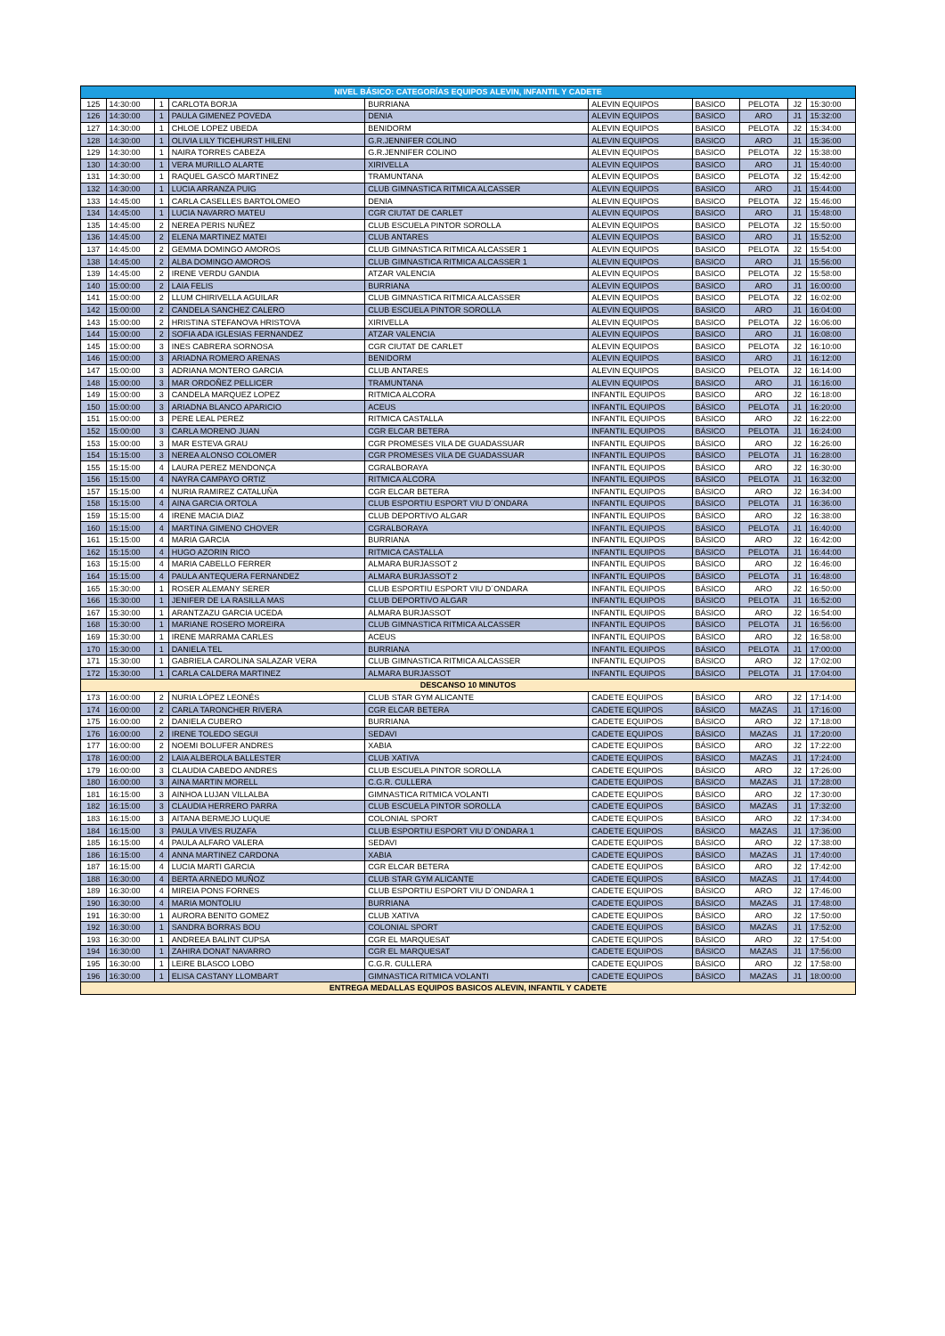| NIVEL BÁSICO: CATEGORÍAS EQUIPOS ALEVIN, INFANTIL Y CADETE | | | | | | | | | |
| --- | --- | --- | --- | --- | --- | --- | --- | --- | --- |
| 125 | 14:30:00 | 1 | CARLOTA BORJA | BURRIANA | ALEVIN EQUIPOS | BASICO | PELOTA | J2 | 15:30:00 |
| 126 | 14:30:00 | 1 | PAULA GIMENEZ POVEDA | DENIA | ALEVIN EQUIPOS | BASICO | ARO | J1 | 15:32:00 |
| 127 | 14:30:00 | 1 | CHLOE LOPEZ UBEDA | BENIDORM | ALEVIN EQUIPOS | BASICO | PELOTA | J2 | 15:34:00 |
| 128 | 14:30:00 | 1 | OLIVIA LILY TICEHURST HILENI | G.R.JENNIFER COLINO | ALEVIN EQUIPOS | BASICO | ARO | J1 | 15:36:00 |
| 129 | 14:30:00 | 1 | NAIRA TORRES CABEZA | G.R.JENNIFER COLINO | ALEVIN EQUIPOS | BASICO | PELOTA | J2 | 15:38:00 |
| 130 | 14:30:00 | 1 | VERA MURILLO ALARTE | XIRIVELLA | ALEVIN EQUIPOS | BASICO | ARO | J1 | 15:40:00 |
| 131 | 14:30:00 | 1 | RAQUEL GASCÓ MARTINEZ | TRAMUNTANA | ALEVIN EQUIPOS | BASICO | PELOTA | J2 | 15:42:00 |
| 132 | 14:30:00 | 1 | LUCIA ARRANZA PUIG | CLUB GIMNASTICA RITMICA ALCASSER | ALEVIN EQUIPOS | BASICO | ARO | J1 | 15:44:00 |
| 133 | 14:45:00 | 1 | CARLA CASELLES BARTOLOMEO | DENIA | ALEVIN EQUIPOS | BASICO | PELOTA | J2 | 15:46:00 |
| 134 | 14:45:00 | 1 | LUCIA NAVARRO MATEU | CGR CIUTAT DE CARLET | ALEVIN EQUIPOS | BASICO | ARO | J1 | 15:48:00 |
| 135 | 14:45:00 | 2 | NEREA PERIS NUÑEZ | CLUB ESCUELA PINTOR SOROLLA | ALEVIN EQUIPOS | BASICO | PELOTA | J2 | 15:50:00 |
| 136 | 14:45:00 | 2 | ELENA MARTINEZ MATEI | CLUB ANTARES | ALEVIN EQUIPOS | BASICO | ARO | J1 | 15:52:00 |
| 137 | 14:45:00 | 2 | GEMMA DOMINGO AMOROS | CLUB GIMNASTICA RITMICA ALCASSER 1 | ALEVIN EQUIPOS | BASICO | PELOTA | J2 | 15:54:00 |
| 138 | 14:45:00 | 2 | ALBA DOMINGO AMOROS | CLUB GIMNASTICA RITMICA ALCASSER 1 | ALEVIN EQUIPOS | BASICO | ARO | J1 | 15:56:00 |
| 139 | 14:45:00 | 2 | IRENE VERDU GANDIA | ATZAR VALENCIA | ALEVIN EQUIPOS | BASICO | PELOTA | J2 | 15:58:00 |
| 140 | 15:00:00 | 2 | LAIA FELIS | BURRIANA | ALEVIN EQUIPOS | BASICO | ARO | J1 | 16:00:00 |
| 141 | 15:00:00 | 2 | LLUM CHIRIVELLA AGUILAR | CLUB GIMNASTICA RITMICA ALCASSER | ALEVIN EQUIPOS | BASICO | PELOTA | J2 | 16:02:00 |
| 142 | 15:00:00 | 2 | CANDELA SANCHEZ CALERO | CLUB ESCUELA PINTOR SOROLLA | ALEVIN EQUIPOS | BASICO | ARO | J1 | 16:04:00 |
| 143 | 15:00:00 | 2 | HRISTINA STEFANOVA HRISTOVA | XIRIVELLA | ALEVIN EQUIPOS | BASICO | PELOTA | J2 | 16:06:00 |
| 144 | 15:00:00 | 2 | SOFIA ADA IGLESIAS FERNANDEZ | ATZAR VALENCIA | ALEVIN EQUIPOS | BASICO | ARO | J1 | 16:08:00 |
| 145 | 15:00:00 | 3 | INES CABRERA SORNOSA | CGR CIUTAT DE CARLET | ALEVIN EQUIPOS | BASICO | PELOTA | J2 | 16:10:00 |
| 146 | 15:00:00 | 3 | ARIADNA ROMERO ARENAS | BENIDORM | ALEVIN EQUIPOS | BASICO | ARO | J1 | 16:12:00 |
| 147 | 15:00:00 | 3 | ADRIANA MONTERO GARCIA | CLUB ANTARES | ALEVIN EQUIPOS | BASICO | PELOTA | J2 | 16:14:00 |
| 148 | 15:00:00 | 3 | MAR ORDOÑEZ PELLICER | TRAMUNTANA | ALEVIN EQUIPOS | BASICO | ARO | J1 | 16:16:00 |
| 149 | 15:00:00 | 3 | CANDELA MARQUEZ LOPEZ | RITMICA ALCORA | INFANTIL EQUIPOS | BASICO | ARO | J2 | 16:18:00 |
| 150 | 15:00:00 | 3 | ARIADNA BLANCO APARICIO | ACEUS | INFANTIL EQUIPOS | BÁSICO | PELOTA | J1 | 16:20:00 |
| 151 | 15:00:00 | 3 | PERE LEAL PEREZ | RITMICA CASTALLA | INFANTIL EQUIPOS | BÁSICO | ARO | J2 | 16:22:00 |
| 152 | 15:00:00 | 3 | CARLA MORENO JUAN | CGR ELCAR BETERA | INFANTIL EQUIPOS | BÁSICO | PELOTA | J1 | 16:24:00 |
| 153 | 15:00:00 | 3 | MAR ESTEVA GRAU | CGR PROMESES VILA DE GUADASSUAR | INFANTIL EQUIPOS | BÁSICO | ARO | J2 | 16:26:00 |
| 154 | 15:15:00 | 3 | NEREA ALONSO COLOMER | CGR PROMESES VILA DE GUADASSUAR | INFANTIL EQUIPOS | BÁSICO | PELOTA | J1 | 16:28:00 |
| 155 | 15:15:00 | 4 | LAURA PEREZ MENDONÇA | CGRALBORAYA | INFANTIL EQUIPOS | BÁSICO | ARO | J2 | 16:30:00 |
| 156 | 15:15:00 | 4 | NAYRA CAMPAYO ORTIZ | RITMICA ALCORA | INFANTIL EQUIPOS | BÁSICO | PELOTA | J1 | 16:32:00 |
| 157 | 15:15:00 | 4 | NURIA RAMIREZ CATALUÑA | CGR ELCAR BETERA | INFANTIL EQUIPOS | BÁSICO | ARO | J2 | 16:34:00 |
| 158 | 15:15:00 | 4 | AINA GARCIA ORTOLA | CLUB ESPORTIU ESPORT VIU D´ONDARA | INFANTIL EQUIPOS | BÁSICO | PELOTA | J1 | 16:36:00 |
| 159 | 15:15:00 | 4 | IRENE MACIA DIAZ | CLUB DEPORTIVO ALGAR | INFANTIL EQUIPOS | BÁSICO | ARO | J2 | 16:38:00 |
| 160 | 15:15:00 | 4 | MARTINA GIMENO CHOVER | CGRALBORAYA | INFANTIL EQUIPOS | BÁSICO | PELOTA | J1 | 16:40:00 |
| 161 | 15:15:00 | 4 | MARIA GARCIA | BURRIANA | INFANTIL EQUIPOS | BÁSICO | ARO | J2 | 16:42:00 |
| 162 | 15:15:00 | 4 | HUGO AZORIN RICO | RITMICA CASTALLA | INFANTIL EQUIPOS | BÁSICO | PELOTA | J1 | 16:44:00 |
| 163 | 15:15:00 | 4 | MARIA CABELLO FERRER | ALMARA BURJASSOT 2 | INFANTIL EQUIPOS | BÁSICO | ARO | J2 | 16:46:00 |
| 164 | 15:15:00 | 4 | PAULA ANTEQUERA FERNANDEZ | ALMARA BURJASSOT 2 | INFANTIL EQUIPOS | BÁSICO | PELOTA | J1 | 16:48:00 |
| 165 | 15:30:00 | 1 | ROSER ALEMANY SERER | CLUB ESPORTIU ESPORT VIU D´ONDARA | INFANTIL EQUIPOS | BÁSICO | ARO | J2 | 16:50:00 |
| 166 | 15:30:00 | 1 | JENIFER DE LA RASILLA MAS | CLUB DEPORTIVO ALGAR | INFANTIL EQUIPOS | BÁSICO | PELOTA | J1 | 16:52:00 |
| 167 | 15:30:00 | 1 | ARANTZAZU GARCIA UCEDA | ALMARA BURJASSOT | INFANTIL EQUIPOS | BÁSICO | ARO | J2 | 16:54:00 |
| 168 | 15:30:00 | 1 | MARIANE ROSERO MOREIRA | CLUB GIMNASTICA RITMICA ALCASSER | INFANTIL EQUIPOS | BÁSICO | PELOTA | J1 | 16:56:00 |
| 169 | 15:30:00 | 1 | IRENE MARRAMA CARLES | ACEUS | INFANTIL EQUIPOS | BÁSICO | ARO | J2 | 16:58:00 |
| 170 | 15:30:00 | 1 | DANIELA TEL | BURRIANA | INFANTIL EQUIPOS | BÁSICO | PELOTA | J1 | 17:00:00 |
| 171 | 15:30:00 | 1 | GABRIELA CAROLINA SALAZAR VERA | CLUB GIMNASTICA RITMICA ALCASSER | INFANTIL EQUIPOS | BÁSICO | ARO | J2 | 17:02:00 |
| 172 | 15:30:00 | 1 | CARLA CALDERA MARTINEZ | ALMARA BURJASSOT | INFANTIL EQUIPOS | BÁSICO | PELOTA | J1 | 17:04:00 |
| DESCANSO 10 MINUTOS | | | | | | | | | |
| 173 | 16:00:00 | 2 | NURIA LÓPEZ LEONÉS | CLUB STAR GYM ALICANTE | CADETE EQUIPOS | BÁSICO | ARO | J2 | 17:14:00 |
| 174 | 16:00:00 | 2 | CARLA TARONCHER RIVERA | CGR ELCAR BETERA | CADETE EQUIPOS | BÁSICO | MAZAS | J1 | 17:16:00 |
| 175 | 16:00:00 | 2 | DANIELA CUBERO | BURRIANA | CADETE EQUIPOS | BÁSICO | ARO | J2 | 17:18:00 |
| 176 | 16:00:00 | 2 | IRENE TOLEDO SEGUI | SEDAVI | CADETE EQUIPOS | BÁSICO | MAZAS | J1 | 17:20:00 |
| 177 | 16:00:00 | 2 | NOEMI BOLUFER ANDRES | XABIA | CADETE EQUIPOS | BÁSICO | ARO | J2 | 17:22:00 |
| 178 | 16:00:00 | 2 | LAIA ALBEROLA BALLESTER | CLUB XATIVA | CADETE EQUIPOS | BÁSICO | MAZAS | J1 | 17:24:00 |
| 179 | 16:00:00 | 3 | CLAUDIA CABEDO ANDRES | CLUB ESCUELA PINTOR SOROLLA | CADETE EQUIPOS | BÁSICO | ARO | J2 | 17:26:00 |
| 180 | 16:00:00 | 3 | AINA MARTIN MORELL | C.G.R. CULLERA | CADETE EQUIPOS | BÁSICO | MAZAS | J1 | 17:28:00 |
| 181 | 16:15:00 | 3 | AINHOA LUJAN VILLALBA | GIMNASTICA RITMICA VOLANTI | CADETE EQUIPOS | BÁSICO | ARO | J2 | 17:30:00 |
| 182 | 16:15:00 | 3 | CLAUDIA HERRERO PARRA | CLUB ESCUELA PINTOR SOROLLA | CADETE EQUIPOS | BÁSICO | MAZAS | J1 | 17:32:00 |
| 183 | 16:15:00 | 3 | AITANA BERMEJO LUQUE | COLONIAL SPORT | CADETE EQUIPOS | BÁSICO | ARO | J2 | 17:34:00 |
| 184 | 16:15:00 | 3 | PAULA VIVES RUZAFA | CLUB ESPORTIU ESPORT VIU D´ONDARA 1 | CADETE EQUIPOS | BÁSICO | MAZAS | J1 | 17:36:00 |
| 185 | 16:15:00 | 4 | PAULA ALFARO VALERA | SEDAVI | CADETE EQUIPOS | BÁSICO | ARO | J2 | 17:38:00 |
| 186 | 16:15:00 | 4 | ANNA MARTINEZ CARDONA | XABIA | CADETE EQUIPOS | BÁSICO | MAZAS | J1 | 17:40:00 |
| 187 | 16:15:00 | 4 | LUCIA MARTI GARCIA | CGR ELCAR BETERA | CADETE EQUIPOS | BÁSICO | ARO | J2 | 17:42:00 |
| 188 | 16:30:00 | 4 | BERTA ARNEDO MUÑOZ | CLUB STAR GYM ALICANTE | CADETE EQUIPOS | BÁSICO | MAZAS | J1 | 17:44:00 |
| 189 | 16:30:00 | 4 | MIREIA PONS FORNES | CLUB ESPORTIU ESPORT VIU D´ONDARA 1 | CADETE EQUIPOS | BÁSICO | ARO | J2 | 17:46:00 |
| 190 | 16:30:00 | 4 | MARIA MONTOLIU | BURRIANA | CADETE EQUIPOS | BÁSICO | MAZAS | J1 | 17:48:00 |
| 191 | 16:30:00 | 1 | AURORA BENITO GOMEZ | CLUB XATIVA | CADETE EQUIPOS | BÁSICO | ARO | J2 | 17:50:00 |
| 192 | 16:30:00 | 1 | SANDRA BORRAS BOU | COLONIAL SPORT | CADETE EQUIPOS | BÁSICO | MAZAS | J1 | 17:52:00 |
| 193 | 16:30:00 | 1 | ANDREEA BALINT CUPSA | CGR EL MARQUESAT | CADETE EQUIPOS | BÁSICO | ARO | J2 | 17:54:00 |
| 194 | 16:30:00 | 1 | ZAHIRA DONAT NAVARRO | CGR EL MARQUESAT | CADETE EQUIPOS | BÁSICO | MAZAS | J1 | 17:56:00 |
| 195 | 16:30:00 | 1 | LEIRE BLASCO LOBO | C.G.R. CULLERA | CADETE EQUIPOS | BÁSICO | ARO | J2 | 17:58:00 |
| 196 | 16:30:00 | 1 | ELISA CASTANY LLOMBART | GIMNASTICA RITMICA VOLANTI | CADETE EQUIPOS | BÁSICO | MAZAS | J1 | 18:00:00 |
| ENTREGA MEDALLAS EQUIPOS BASICOS ALEVIN, INFANTIL Y CADETE | | | | | | | | | |